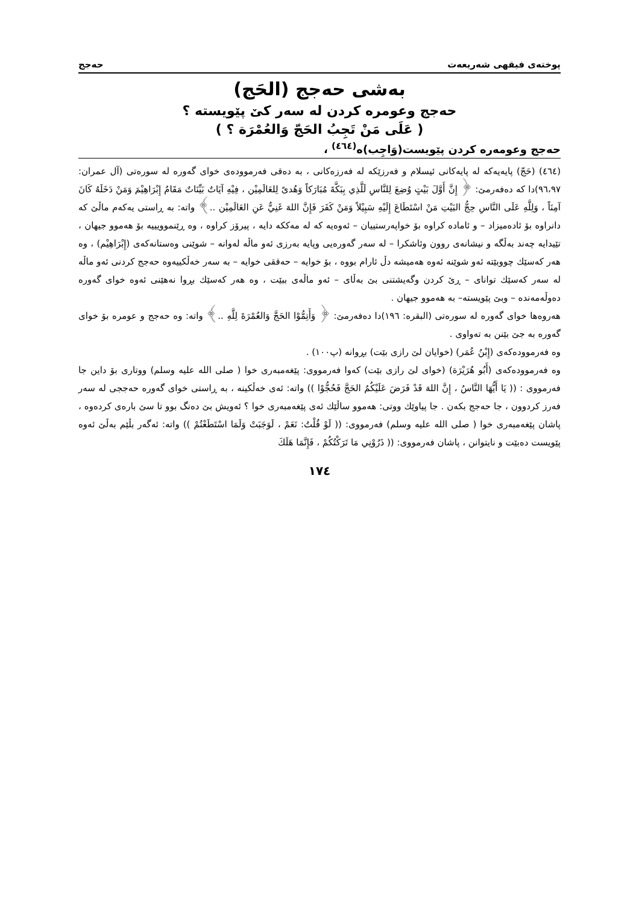پوختەی فیقهی شەریعەت حەجج
بەشی حەجج (الحَج)
حەجج وعومرە کردن لە سەر کێ پێویستە ؟
( عَلَى مَنْ تَجِبُ الحَجّ وَالعُمْرَة ؟ )
حەجج وعومەرە کردن پێویست(وَاجِب)ە<sup>(٤٦٤)</sup> ،
(٤٦٤) (حَجّ) پایەیەکە لە پایەکانی ئیسلام و فەرزێکە لە فەرزەکانی ، بە دەقی فەرموودەی خوای گەورە لە سورەتی (آل عمران: ٩٦،٩٧)دا کە دەفەرمێ: ﴿ إِنَّ أَوَّلَ بَيْتٍ وُضِعَ لِلنَّاسِ لَلَّذِي بِبَكَّةَ مُبَارَكاً وَهُدىً لِلعَالَمِيْن ، فِيْهِ آيَاتٌ بَيِّنَاتٌ مَقَامُ إِبْرَاهِيْمَ وَمَنْ دَخَلَهُ كَانَ آمِنَاً ، وَلِلَّهِ عَلَى النَّاسِ حِجُّ البَيْتِ مَنْ اسْتَطَاعَ إِلَيْهِ سَبِيْلاً وَمَنْ كَفَرَ فَإِنَّ اللهَ غَنِيٌّ عَنِ العَالَمِيْن ..﴾ واتە: بە ڕاستی یەکەم ماڵێ کە دانراوە بۆ ئادەمیزاد – و ئامادە کراوە بۆ خواپەرستییان – ئەوەیە کە لە مەککە دایە ، پیرۆز کراوە ، وە ڕێنموویییە بۆ هەموو جیهان ، تێیدایە چەند بەڵگە و نیشانەی روون وئاشکرا – لە سەر گەورەیی وپایە بەرزی ئەو ماڵە لەوانە – شوێنی وەستانەکەی (إِبْرَاهِيْم) ، وە هەر کەسێك چووبێتە ئەو شوێنە ئەوە هەمیشە دڵ ئارام بووە ، بۆ خوایە – حەققی خوایە – بە سەر خەڵکییەوە حەجج کردنی ئەو ماڵە لە سەر کەسێك توانای – ڕێ کردن وگەیشتنی بێ بەڵای – ئەو ماڵەی ببێت ، وە هەر کەسێك بڕوا نەهێنی ئەوە خوای گەورە دەوڵەمەندە – وبێ پێویستە– بە هەموو جیهان .
هەروەها خوای گەورە لە سورەتی (البقرە: ١٩٦)دا دەفەرمێ: ﴿ وَأَتِمُّوْا الحَجَّ وَالعُمْرَةَ لِلَّهِ ..﴾ واتە: وە حەجج و عومرە بۆ خوای گەورە بە جێ بێنن بە تەواوی .
وە فەرموودەکەی (إِبْنُ عُمَر) (خوایان لێ رازی بێت) بڕوانە (پ١٠٠) .
وە فەرموودەکەی (أَبُو هُرَيْرَة) (خوای لێ رازی بێت) کەوا فەرمووی: پێغەمبەری خوا ( صلی الله علیه وسلم) ووتاری بۆ داین جا فەرمووی : (( يَا أَيُّهَا النَّاسُ ، إِنَّ اللهَ قَدْ فَرَضَ عَلَيْكُمُ الحَجَّ فَحُجُّوْا )) واتە: ئەی خەڵکینە ، بە ڕاستی خوای گەورە حەججی لە سەر فەرز کردوون ، جا حەجج بکەن . جا پیاوێك ووتی: هەموو ساڵێك ئەی پێغەمبەری خوا ؟ ئەویش بێ دەنگ بوو تا سێ بارەی کردەوە ، پاشان پێغەمبەری خوا ( صلی الله علیه وسلم) فەرمووی: (( لَوْ قُلْتُ: نَعَمْ ، لَوَجَبَتْ وَلَمَا اسْتَطَعْتُمْ )) واتە: ئەگەر بڵێم بەڵێ ئەوە پێویست دەبێت و نایتوانن ، پاشان فەرمووی: (( ذَرُوْنِي مَا تَرَكْتُكُمْ ، فَإِنَّمَا هَلَكَ
١٧٤